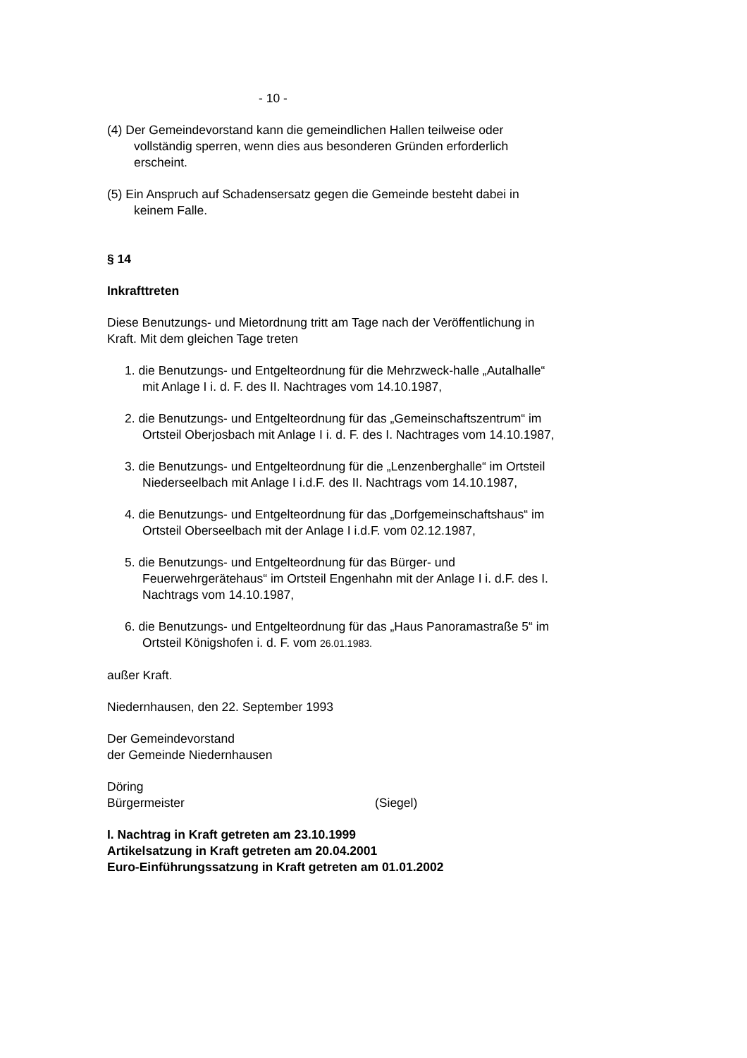- 10 -
(4) Der Gemeindevorstand kann die gemeindlichen Hallen teilweise oder vollständig sperren, wenn dies aus besonderen Gründen erforderlich erscheint.
(5) Ein Anspruch auf Schadensersatz gegen die Gemeinde besteht dabei in keinem Falle.
§ 14
Inkrafttreten
Diese Benutzungs- und Mietordnung tritt am Tage nach der Veröffentlichung in Kraft. Mit dem gleichen Tage treten
1. die Benutzungs- und Entgelteordnung für die Mehrzweck-halle „Autalhalle“ mit Anlage I i. d. F. des II. Nachtrages vom 14.10.1987,
2. die Benutzungs- und Entgelteordnung für das „Gemeinschaftszentrum“ im Ortsteil Oberjosbach mit Anlage I i. d. F. des I. Nachtrages vom 14.10.1987,
3. die Benutzungs- und Entgelteordnung für die „Lenzenberghalle“ im Ortsteil Niederseelbach mit Anlage I i.d.F. des II. Nachtrags vom 14.10.1987,
4. die Benutzungs- und Entgelteordnung für das „Dorfgemeinschaftshaus“ im Ortsteil Oberseelbach mit der Anlage I i.d.F. vom 02.12.1987,
5. die Benutzungs- und Entgelteordnung für das Bürger- und Feuerwehrgerätehaus“ im Ortsteil Engenhahn mit der Anlage I i. d.F. des I. Nachtrags vom 14.10.1987,
6. die Benutzungs- und Entgelteordnung für das „Haus Panoramastraße 5“ im Ortsteil Königshofen i. d. F. vom 26.01.1983.
außer Kraft.
Niedernhausen, den 22. September 1993
Der Gemeindevorstand
der Gemeinde Niedernhausen
Döring
Bürgermeister (Siegel)
I. Nachtrag in Kraft getreten am 23.10.1999
Artikelsatzung in Kraft getreten am 20.04.2001
Euro-Einführungssatzung in Kraft getreten am 01.01.2002